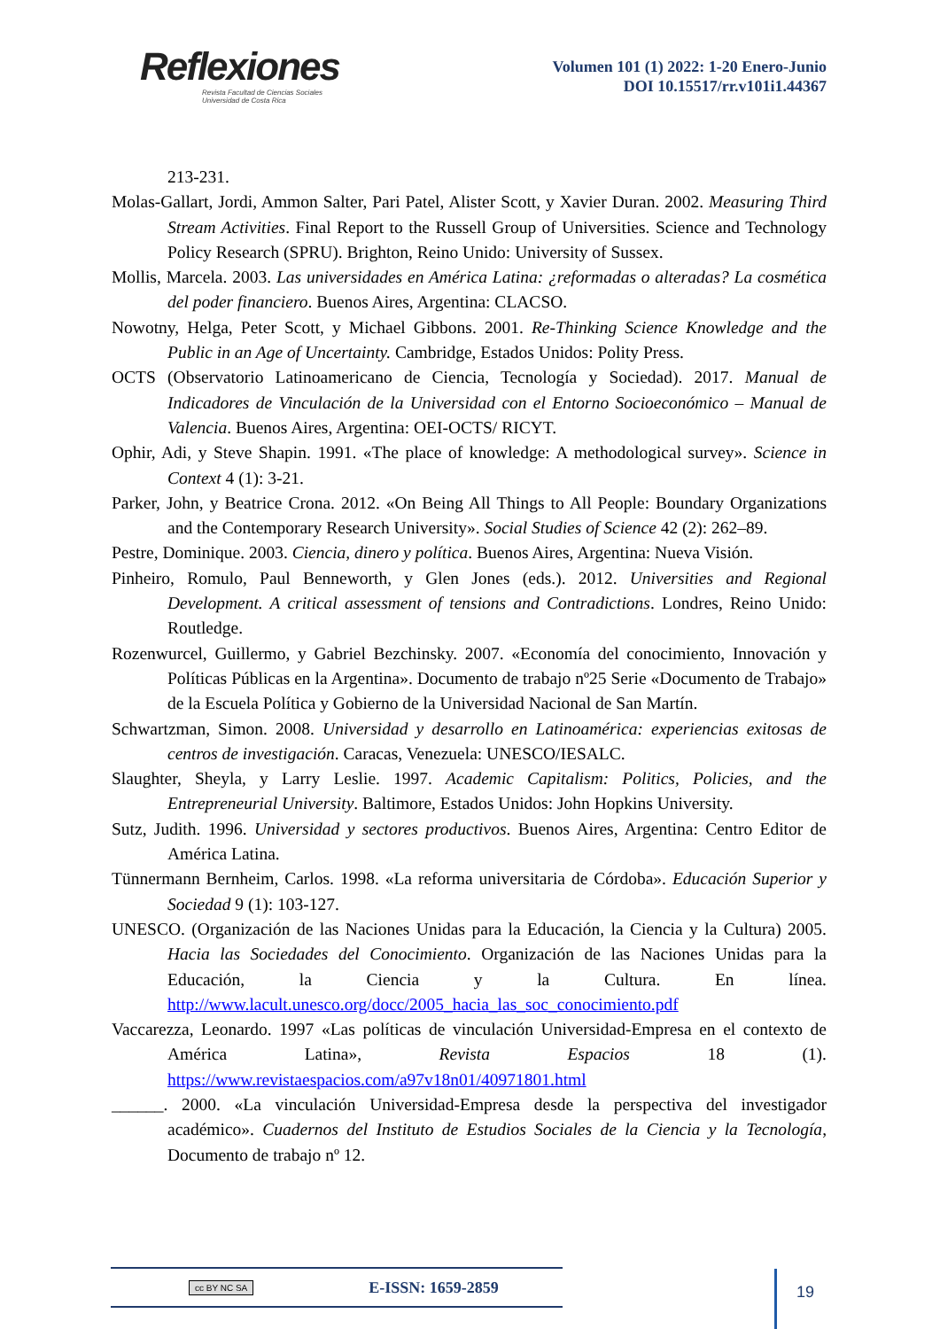Reflexiones
Revista Facultad de Ciencias Sociales
Universidad de Costa Rica
Volumen 101 (1) 2022: 1-20 Enero-Junio
DOI 10.15517/rr.v101i1.44367
213-231.
Molas-Gallart, Jordi, Ammon Salter, Pari Patel, Alister Scott, y Xavier Duran. 2002. Measuring Third Stream Activities. Final Report to the Russell Group of Universities. Science and Technology Policy Research (SPRU). Brighton, Reino Unido: University of Sussex.
Mollis, Marcela. 2003. Las universidades en América Latina: ¿reformadas o alteradas? La cosmética del poder financiero. Buenos Aires, Argentina: CLACSO.
Nowotny, Helga, Peter Scott, y Michael Gibbons. 2001. Re-Thinking Science Knowledge and the Public in an Age of Uncertainty. Cambridge, Estados Unidos: Polity Press.
OCTS (Observatorio Latinoamericano de Ciencia, Tecnología y Sociedad). 2017. Manual de Indicadores de Vinculación de la Universidad con el Entorno Socioeconómico – Manual de Valencia. Buenos Aires, Argentina: OEI-OCTS/ RICYT.
Ophir, Adi, y Steve Shapin. 1991. «The place of knowledge: A methodological survey». Science in Context 4 (1): 3-21.
Parker, John, y Beatrice Crona. 2012. «On Being All Things to All People: Boundary Organizations and the Contemporary Research University». Social Studies of Science 42 (2): 262–89.
Pestre, Dominique. 2003. Ciencia, dinero y política. Buenos Aires, Argentina: Nueva Visión.
Pinheiro, Romulo, Paul Benneworth, y Glen Jones (eds.). 2012. Universities and Regional Development. A critical assessment of tensions and Contradictions. Londres, Reino Unido: Routledge.
Rozenwurcel, Guillermo, y Gabriel Bezchinsky. 2007. «Economía del conocimiento, Innovación y Políticas Públicas en la Argentina». Documento de trabajo nº25 Serie «Documento de Trabajo» de la Escuela Política y Gobierno de la Universidad Nacional de San Martín.
Schwartzman, Simon. 2008. Universidad y desarrollo en Latinoamérica: experiencias exitosas de centros de investigación. Caracas, Venezuela: UNESCO/IESALC.
Slaughter, Sheyla, y Larry Leslie. 1997. Academic Capitalism: Politics, Policies, and the Entrepreneurial University. Baltimore, Estados Unidos: John Hopkins University.
Sutz, Judith. 1996. Universidad y sectores productivos. Buenos Aires, Argentina: Centro Editor de América Latina.
Tünnermann Bernheim, Carlos. 1998. «La reforma universitaria de Córdoba». Educación Superior y Sociedad 9 (1): 103-127.
UNESCO. (Organización de las Naciones Unidas para la Educación, la Ciencia y la Cultura) 2005. Hacia las Sociedades del Conocimiento. Organización de las Naciones Unidas para la Educación, la Ciencia y la Cultura. En línea. http://www.lacult.unesco.org/docc/2005_hacia_las_soc_conocimiento.pdf
Vaccarezza, Leonardo. 1997 «Las políticas de vinculación Universidad-Empresa en el contexto de América Latina», Revista Espacios 18 (1). https://www.revistaespacios.com/a97v18n01/40971801.html
______. 2000. «La vinculación Universidad-Empresa desde la perspectiva del investigador académico». Cuadernos del Instituto de Estudios Sociales de la Ciencia y la Tecnología, Documento de trabajo nº 12.
cc BY NC SA E-ISSN: 1659-2859 19